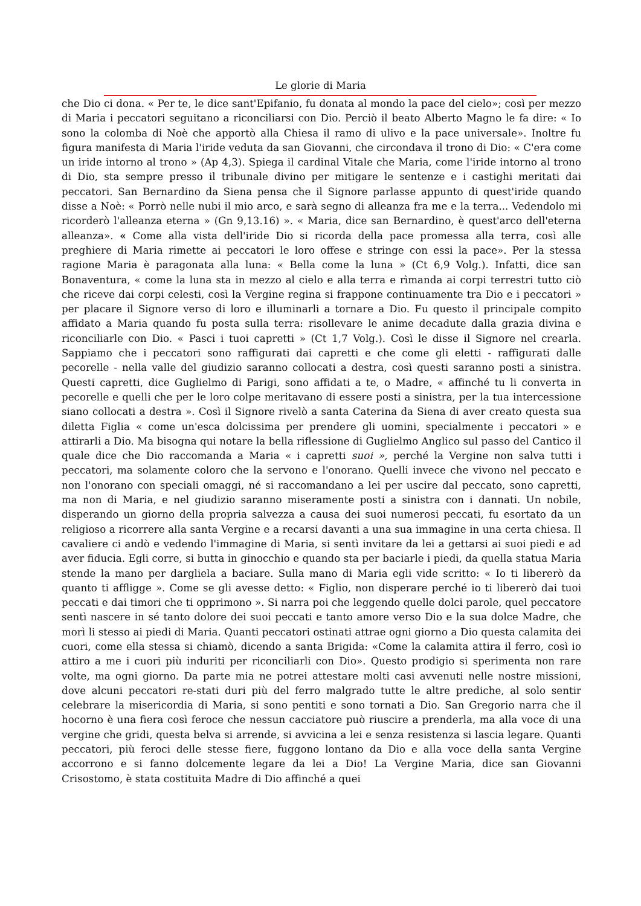Le glorie di Maria
che Dio ci dona. « Per te, le dice sant'Epifanio, fu donata al mondo la pace del cielo»; così per mezzo di Maria i peccatori seguitano a riconciliarsi con Dio. Perciò il beato Alberto Magno le fa dire: « Io sono la colomba di Noè che apportò alla Chiesa il ramo di ulivo e la pace universale». Inoltre fu figura manifesta di Maria l'iride veduta da san Giovanni, che circondava il trono di Dio: « C'era come un iride intorno al trono » (Ap 4,3). Spiega il cardinal Vitale che Maria, come l'iride intorno al trono di Dio, sta sempre presso il tribunale divino per mitigare le sentenze e i castighi meritati dai peccatori. San Bernardino da Siena pensa che il Signore parlasse appunto di quest'iride quando disse a Noè: « Porrò nelle nubi il mio arco, e sarà segno di alleanza fra me e la terra... Vedendolo mi ricorderò l'alleanza eterna » (Gn 9,13.16) ». « Maria, dice san Bernardino, è quest'arco dell'eterna alleanza». « Come alla vista dell'iride Dio si ricorda della pace promessa alla terra, così alle preghiere di Maria rimette ai peccatori le loro offese e stringe con essi la pace». Per la stessa ragione Maria è paragonata alla luna: « Bella come la luna » (Ct 6,9 Volg.). Infatti, dice san Bonaventura, « come la luna sta in mezzo al cielo e alla terra e rìmanda ai corpi terrestri tutto ciò che riceve dai corpi celesti, così la Vergine regina si frappone continuamente tra Dio e i peccatori » per placare il Signore verso di loro e illuminarli a tornare a Dio. Fu questo il principale compito affidato a Maria quando fu posta sulla terra: risollevare le anime decadute dalla grazia divina e riconciliarle con Dio. « Pasci i tuoi capretti » (Ct 1,7 Volg.). Così le disse il Signore nel crearla. Sappiamo che i peccatori sono raffigurati dai capretti e che come gli eletti - raffigurati dalle pecorelle - nella valle del giudizio saranno collocati a destra, così questi saranno posti a sinistra. Questi capretti, dice Guglielmo di Parigi, sono affidati a te, o Madre, « affinché tu li converta in pecorelle e quelli che per le loro colpe meritavano di essere posti a sinistra, per la tua intercessione siano collocati a destra ». Così il Signore rivelò a santa Caterina da Siena di aver creato questa sua diletta Figlia « come un'esca dolcissima per prendere gli uomini, specialmente i peccatori » e attirarli a Dio. Ma bisogna qui notare la bella riflessione di Guglielmo Anglico sul passo del Cantico il quale dice che Dio raccomanda a Maria « i capretti suoi », perché la Vergine non salva tutti i peccatori, ma solamente coloro che la servono e l'onorano. Quelli invece che vivono nel peccato e non l'onorano con speciali omaggi, né si raccomandano a lei per uscire dal peccato, sono capretti, ma non di Maria, e nel giudizio saranno miseramente posti a sinistra con i dannati. Un nobile, disperando un giorno della propria salvezza a causa dei suoi numerosi peccati, fu esortato da un religioso a ricorrere alla santa Vergine e a recarsi davanti a una sua immagine in una certa chiesa. Il cavaliere ci andò e vedendo l'immagine di Maria, si sentì invitare da lei a gettarsi ai suoi piedi e ad aver fiducia. Egli corre, si butta in ginocchio e quando sta per baciarle i piedi, da quella statua Maria stende la mano per dargliela a baciare. Sulla mano di Maria egli vide scritto: « Io ti libererò da quanto ti affligge ». Come se gli avesse detto: « Figlio, non disperare perché io ti libererò dai tuoi peccati e dai timori che ti opprimono ». Si narra poi che leggendo quelle dolci parole, quel peccatore sentì nascere in sé tanto dolore dei suoi peccati e tanto amore verso Dio e la sua dolce Madre, che morì li stesso ai piedi di Maria. Quanti peccatori ostinati attrae ogni giorno a Dio questa calamita dei cuori, come ella stessa si chiamò, dicendo a santa Brigida: «Come la calamita attira il ferro, così io attiro a me i cuori più induriti per riconciliarli con Dio». Questo prodigio si sperimenta non rare volte, ma ogni giorno. Da parte mia ne potrei attestare molti casi avvenuti nelle nostre missioni, dove alcuni peccatori re-stati duri più del ferro malgrado tutte le altre prediche, al solo sentir celebrare la misericordia di Maria, si sono pentiti e sono tornati a Dio. San Gregorio narra che il hocorno è una fiera così feroce che nessun cacciatore può riuscire a prenderla, ma alla voce di una vergine che gridi, questa belva si arrende, si avvicina a lei e senza resistenza si lascia legare. Quanti peccatori, più feroci delle stesse fiere, fuggono lontano da Dio e alla voce della santa Vergine accorrono e si fanno dolcemente legare da lei a Dio! La Vergine Maria, dice san Giovanni Crisostomo, è stata costituita Madre di Dio affinché a quei